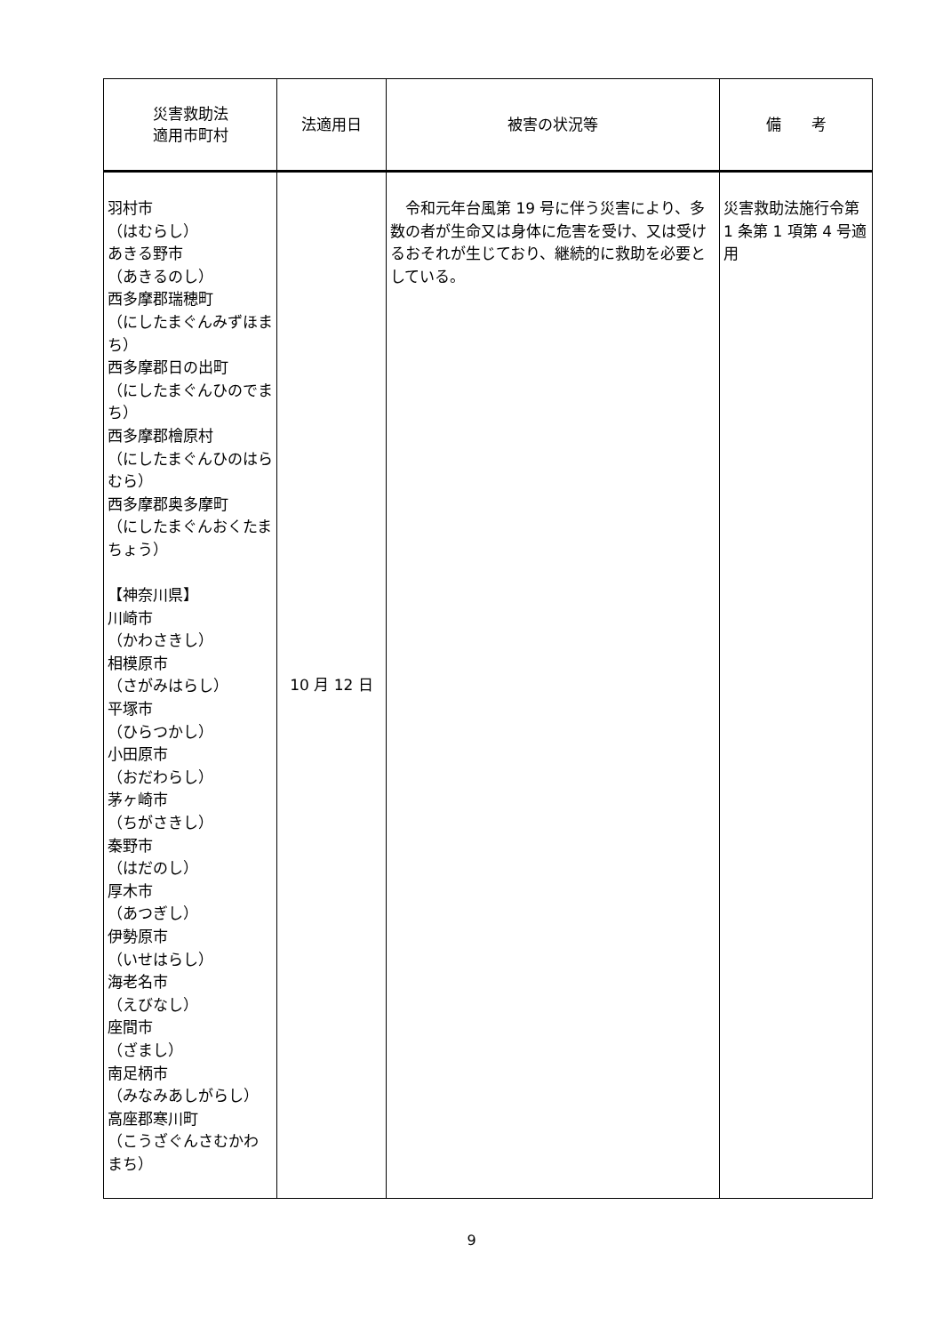| 災害救助法 適用市町村 | 法適用日 | 被害の状況等 | 備 考 |
| --- | --- | --- | --- |
| 羽村市 （はむらし） あきる野市 （あきるのし） 西多摩郡瑞穂町 （にしたまぐんみずほまち） 西多摩郡日の出町 （にしたまぐんひのでまち） 西多摩郡檜原村 （にしたまぐんひのはらむら） 西多摩郡奥多摩町 （にしたまぐんおくたまちょう） 【神奈川県】 川崎市 （かわさきし） 相模原市 （さがみはらし） 平塚市 （ひらつかし） 小田原市 （おだわらし） 茅ヶ崎市 （ちがさきし） 秦野市 （はだのし） 厚木市 （あつぎし） 伊勢原市 （いせはらし） 海老名市 （えびなし） 座間市 （ざまし） 南足柄市 （みなみあしがらし） 高座郡寒川町 （こうざぐんさむかわまち） | 10 月 12 日 | 令和元年台風第 19 号に伴う災害により、多数の者が生命又は身体に危害を受け、又は受けるおそれが生じており、継続的に救助を必要としている。 | 災害救助法施行令第 1 条第 1 項第 4 号適用 |
9